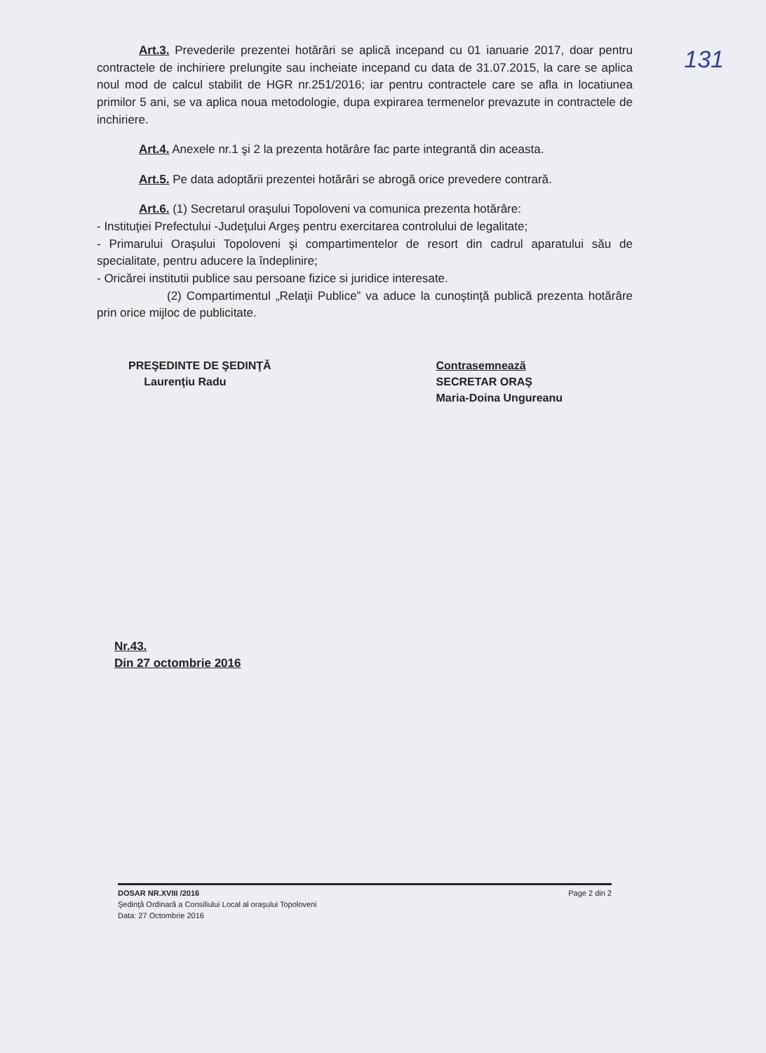131
Art.3. Prevederile prezentei hotărâri se aplică incepand cu 01 ianuarie 2017, doar pentru contractele de inchiriere prelungite sau incheiate incepand cu data de 31.07.2015, la care se aplica noul mod de calcul stabilit de HGR nr.251/2016; iar pentru contractele care se afla in locatiunea primilor 5 ani, se va aplica noua metodologie, dupa expirarea termenelor prevazute in contractele de inchiriere.
Art.4. Anexele nr.1 şi 2 la prezenta hotărâre fac parte integrantă din aceasta.
Art.5. Pe data adoptării prezentei hotărâri se abrogă orice prevedere contrară.
Art.6. (1) Secretarul oraşului Topoloveni va comunica prezenta hotărâre:
- Instituţiei Prefectului -Judeţului Argeş pentru exercitarea controlului de legalitate;
- Primarului Oraşului Topoloveni şi compartimentelor de resort din cadrul aparatului său de specialitate, pentru aducere la îndeplinire;
- Oricărei institutii publice sau persoane fizice si juridice interesate.
(2) Compartimentul „Relaţii Publice” va aduce la cunoştinţă publică prezenta hotărâre prin orice mijloc de publicitate.
PREŞEDINTE DE ŞEDINŢĂ
Laurenţiu Radu
Contrasemnează
SECRETAR ORAŞ
Maria-Doina Ungureanu
Nr.43.
Din 27 octombrie 2016
Page 2 din 2 DOSAR NR.XVIII /2016
Şedinţă Ordinară a Consiliului Local al oraşului Topoloveni
Data: 27 Octombrie 2016